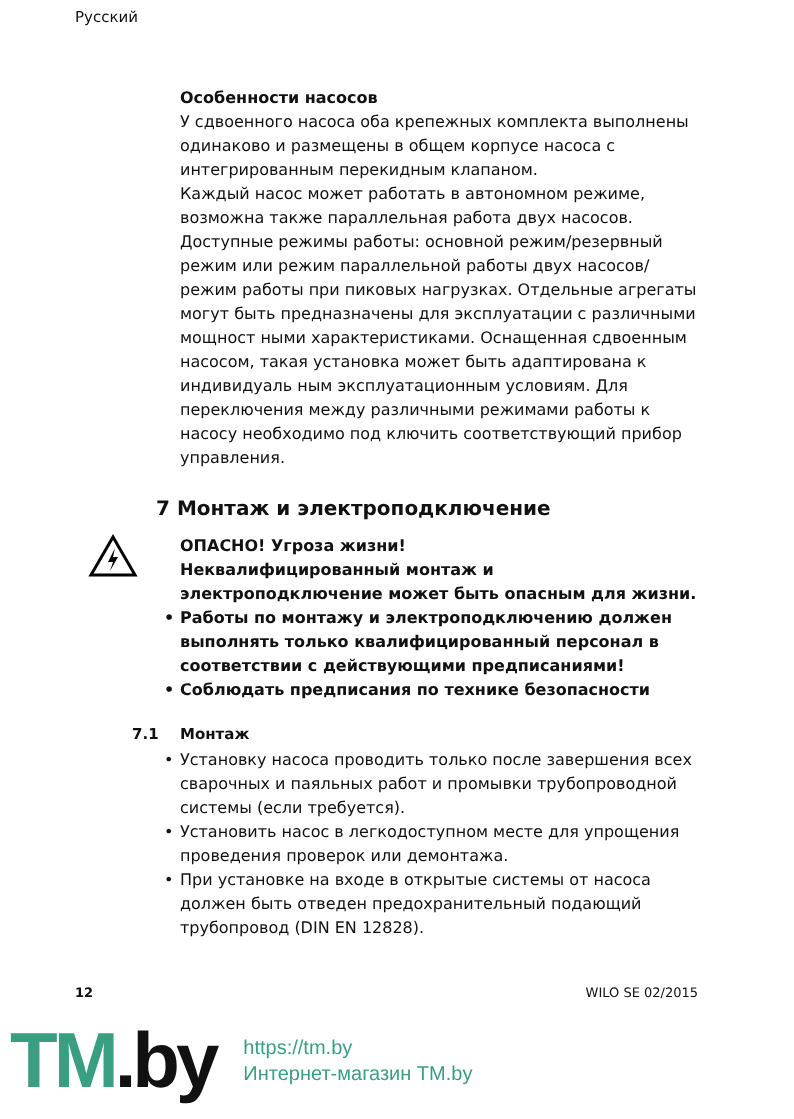Русский
Особенности насосов
У сдвоенного насоса оба крепежных комплекта выполнены одинаково и размещены в общем корпусе насоса с интегрированным перекидным клапаном.
Каждый насос может работать в автономном режиме, возможна также параллельная работа двух насосов. Доступные режимы работы: основной режим/резервный режим или режим параллельной работы двух насосов/режим работы при пиковых нагрузках. Отдельные агрегаты могут быть предназначены для эксплуатации с различными мощност ными характеристиками. Оснащенная сдвоенным насосом, такая установка может быть адаптирована к индивидуаль ным эксплуатационным условиям. Для переключения между различными режимами работы к насосу необходимо под ключить соответствующий прибор управления.
7 Монтаж и электроподключение
ОПАСНО! Угроза жизни!
Неквалифицированный монтаж и электроподключение может быть опасным для жизни.
• Работы по монтажу и электроподключению должен выполнять только квалифицированный персонал в соответствии с действующими предписаниями!
• Соблюдать предписания по технике безопасности
7.1 Монтаж
• Установку насоса проводить только после завершения всех сварочных и паяльных работ и промывки трубопроводной системы (если требуется).
• Установить насос в легкодоступном месте для упрощения проведения проверок или демонтажа.
• При установке на входе в открытые системы от насоса должен быть отведен предохранительный подающий трубопровод (DIN EN 12828).
12 WILO SE 02/2015
TM.by
https://tm.by
Интернет-магазин TM.by